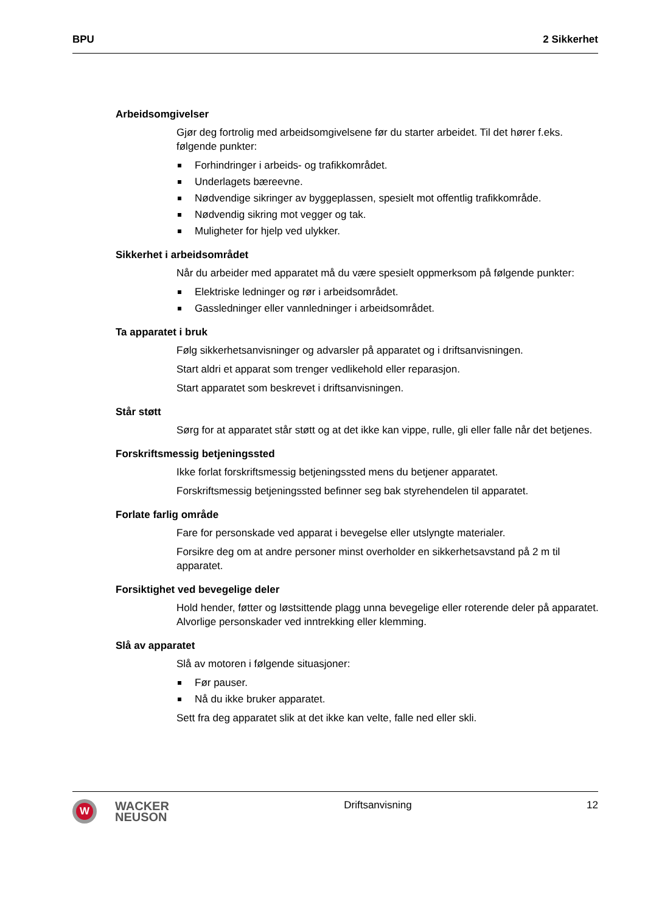BPU 2 Sikkerhet
Arbeidsomgivelser
Gjør deg fortrolig med arbeidsomgivelsene før du starter arbeidet. Til det hører f.eks. følgende punkter:
Forhindringer i arbeids- og trafikkområdet.
Underlagets bæreevne.
Nødvendige sikringer av byggeplassen, spesielt mot offentlig trafikkområde.
Nødvendig sikring mot vegger og tak.
Muligheter for hjelp ved ulykker.
Sikkerhet i arbeidsområdet
Når du arbeider med apparatet må du være spesielt oppmerksom på følgende punkter:
Elektriske ledninger og rør i arbeidsområdet.
Gassledninger eller vannledninger i arbeidsområdet.
Ta apparatet i bruk
Følg sikkerhetsanvisninger og advarsler på apparatet og i driftsanvisningen.
Start aldri et apparat som trenger vedlikehold eller reparasjon.
Start apparatet som beskrevet i driftsanvisningen.
Står støtt
Sørg for at apparatet står støtt og at det ikke kan vippe, rulle, gli eller falle når det betjenes.
Forskriftsmessig betjeningssted
Ikke forlat forskriftsmessig betjeningssted mens du betjener apparatet.
Forskriftsmessig betjeningssted befinner seg bak styrehendelen til apparatet.
Forlate farlig område
Fare for personskade ved apparat i bevegelse eller utslyngte materialer.
Forsikre deg om at andre personer minst overholder en sikkerhetsavstand på 2 m til apparatet.
Forsiktighet ved bevegelige deler
Hold hender, føtter og løstsittende plagg unna bevegelige eller roterende deler på apparatet. Alvorlige personskader ved inntrekking eller klemming.
Slå av apparatet
Slå av motoren i følgende situasjoner:
Før pauser.
Nå du ikke bruker apparatet.
Sett fra deg apparatet slik at det ikke kan velte, falle ned eller skli.
W
WACKER
NEUSON
Driftsanvisning 12